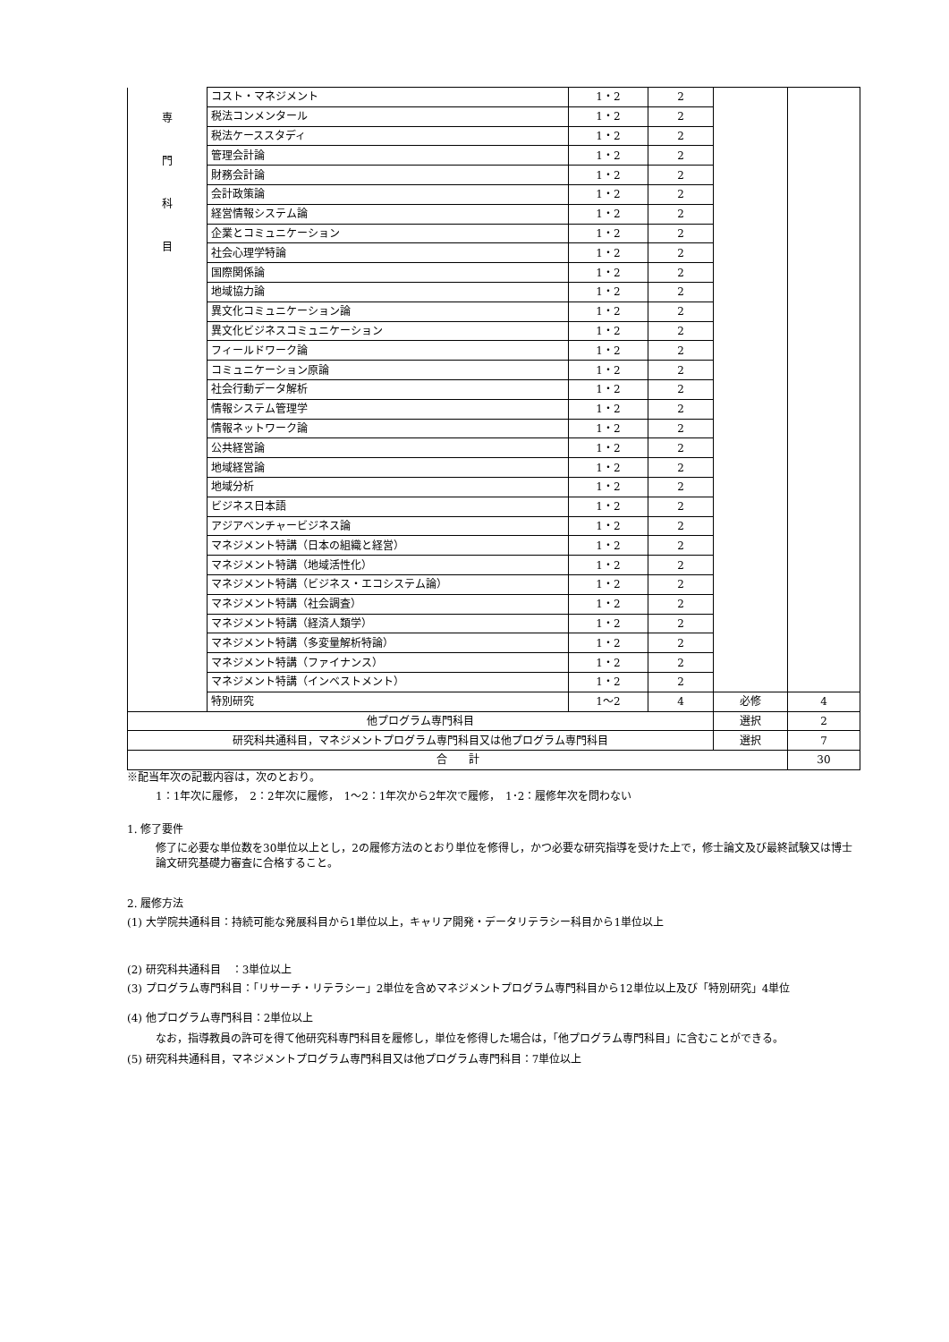| 専 門 科 目 | コスト・マネジメント | 1・2 | 2 | | |
| | 税法コンメンタール | 1・2 | 2 | | |
| | 税法ケーススタディ | 1・2 | 2 | | |
| | 管理会計論 | 1・2 | 2 | | |
| | 財務会計論 | 1・2 | 2 | | |
| | 会計政策論 | 1・2 | 2 | | |
| | 経営情報システム論 | 1・2 | 2 | | |
| | 企業とコミュニケーション | 1・2 | 2 | | |
| | 社会心理学特論 | 1・2 | 2 | | |
| | 国際関係論 | 1・2 | 2 | | |
| | 地域協力論 | 1・2 | 2 | | |
| | 異文化コミュニケーション論 | 1・2 | 2 | | |
| | 異文化ビジネスコミュニケーション | 1・2 | 2 | | |
| | フィールドワーク論 | 1・2 | 2 | | |
| | コミュニケーション原論 | 1・2 | 2 | | |
| | 社会行動データ解析 | 1・2 | 2 | | |
| | 情報システム管理学 | 1・2 | 2 | | |
| | 情報ネットワーク論 | 1・2 | 2 | | |
| | 公共経営論 | 1・2 | 2 | | |
| | 地域経営論 | 1・2 | 2 | | |
| | 地域分析 | 1・2 | 2 | | |
| | ビジネス日本語 | 1・2 | 2 | | |
| | アジアベンチャービジネス論 | 1・2 | 2 | | |
| | マネジメント特講（日本の組織と経営） | 1・2 | 2 | | |
| | マネジメント特講（地域活性化） | 1・2 | 2 | | |
| | マネジメント特講（ビジネス・エコシステム論） | 1・2 | 2 | | |
| | マネジメント特講（社会調査） | 1・2 | 2 | | |
| | マネジメント特講（経済人類学） | 1・2 | 2 | | |
| | マネジメント特講（多変量解析特論） | 1・2 | 2 | | |
| | マネジメント特講（ファイナンス） | 1・2 | 2 | | |
| | マネジメント特講（インベストメント） | 1・2 | 2 | | |
| | 特別研究 | 1〜2 | 4 | 必修 | 4 |
| 他プログラム専門科目 | | | | 選択 | 2 |
| 研究科共通科目，マネジメントプログラム専門科目又は他プログラム専門科目 | | | | 選択 | 7 |
| 合 計 | | | | | 30 |
※配当年次の記載内容は，次のとおり。
1：1年次に履修，　2：2年次に履修，　1〜2：1年次から2年次で履修，　1･2：履修年次を問わない
1. 修了要件
修了に必要な単位数を30単位以上とし，2の履修方法のとおり単位を修得し，かつ必要な研究指導を受けた上で，修士論文及び最終試験又は博士論文研究基礎力審査に合格すること。
2. 履修方法
(1) 大学院共通科目：持続可能な発展科目から1単位以上，キャリア開発・データリテラシー科目から1単位以上
(2) 研究科共通科目　：3単位以上
(3) プログラム専門科目：「リサーチ・リテラシー」2単位を含めマネジメントプログラム専門科目から12単位以上及び「特別研究」4単位
(4) 他プログラム専門科目：2単位以上
なお，指導教員の許可を得て他研究科専門科目を履修し，単位を修得した場合は，「他プログラム専門科目」に含むことができる。
(5) 研究科共通科目，マネジメントプログラム専門科目又は他プログラム専門科目：7単位以上